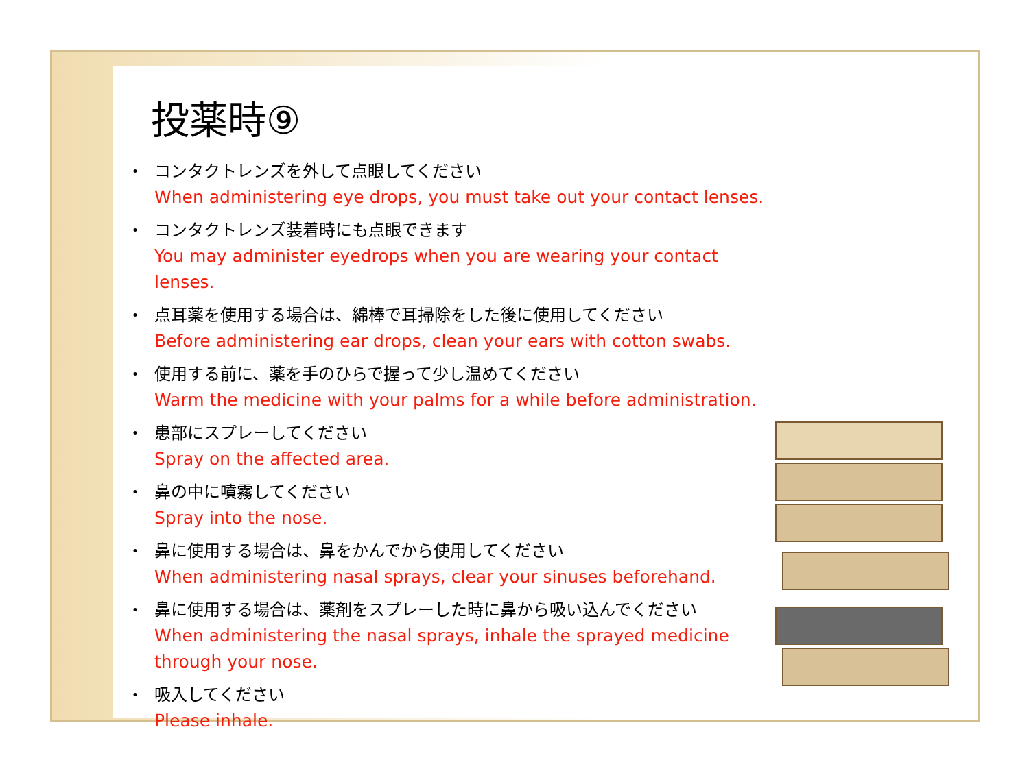投薬時⑨
・ コンタクトレンズを外して点眼してください
When administering eye drops, you must take out your contact lenses.
・ コンタクトレンズ装着時にも点眼できます
You may administer eyedrops when you are wearing your contact lenses.
・ 点耳薬を使用する場合は、綿棒で耳掃除をした後に使用してください
Before administering ear drops, clean your ears with cotton swabs.
・ 使用する前に、薬を手のひらで握って少し温めてください
Warm the medicine with your palms for a while before administration.
・ 患部にスプレーしてください
Spray on the affected area.
・ 鼻の中に噴霧してください
Spray into the nose.
・ 鼻に使用する場合は、鼻をかんでから使用してください
When administering nasal sprays, clear your sinuses beforehand.
・ 鼻に使用する場合は、薬剤をスプレーした時に鼻から吸い込んでください
When administering the nasal sprays, inhale the sprayed medicine through your nose.
・ 吸入してください
Please inhale.